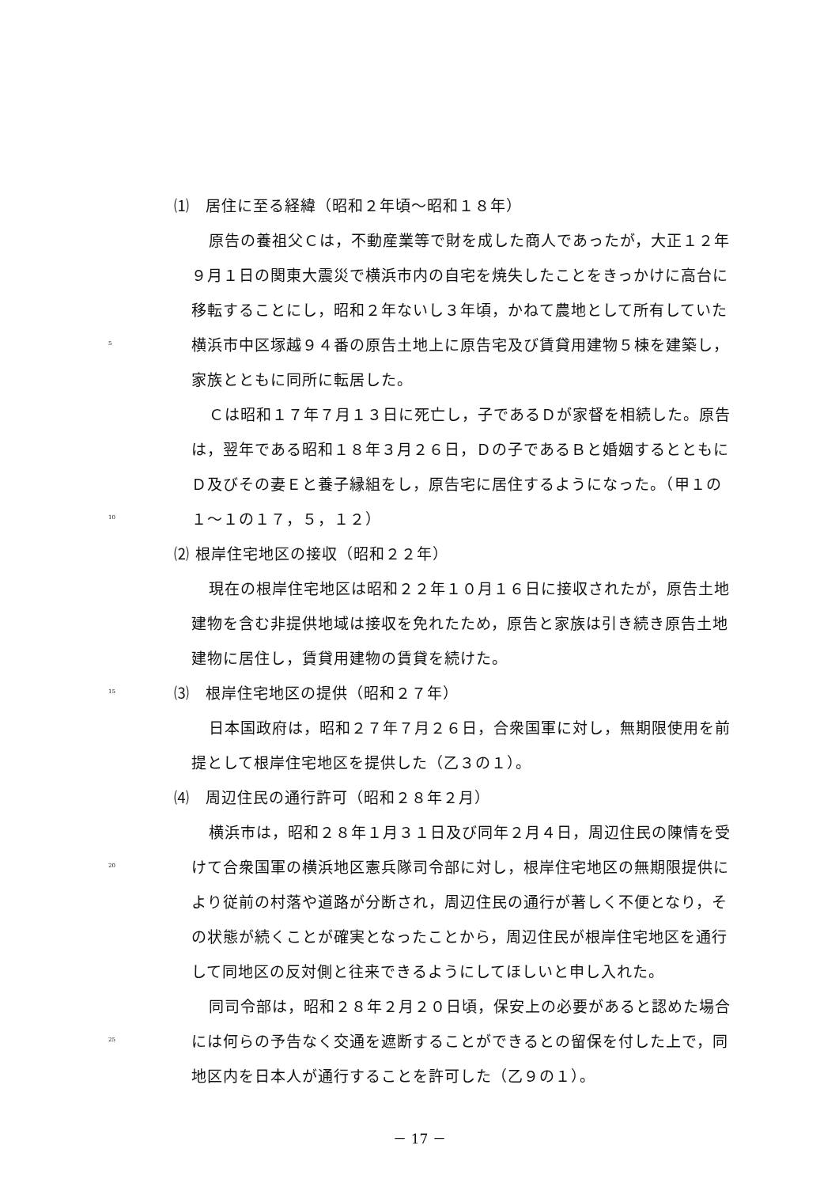⑴　居住に至る経緯（昭和２年頃～昭和１８年）
原告の養祖父Ｃは，不動産業等で財を成した商人であったが，大正１２年
９月１日の関東大震災で横浜市内の自宅を焼失したことをきっかけに高台に
移転することにし，昭和２年ないし３年頃，かねて農地として所有していた
5
横浜市中区塚越９４番の原告土地上に原告宅及び賃貸用建物５棟を建築し，
家族とともに同所に転居した。
Ｃは昭和１７年７月１３日に死亡し，子であるＤが家督を相続した。原告
は，翌年である昭和１８年３月２６日，Ｄの子であるＢと婚姻するとともに
Ｄ及びその妻Ｅと養子縁組をし，原告宅に居住するようになった。（甲１の
10
１～１の１７，５，１２）
⑵ 根岸住宅地区の接収（昭和２２年）
現在の根岸住宅地区は昭和２２年１０月１６日に接収されたが，原告土地
建物を含む非提供地域は接収を免れたため，原告と家族は引き続き原告土地
建物に居住し，賃貸用建物の賃貸を続けた。
15
⑶　根岸住宅地区の提供（昭和２７年）
日本国政府は，昭和２７年７月２６日，合衆国軍に対し，無期限使用を前
提として根岸住宅地区を提供した（乙３の１）。
⑷　周辺住民の通行許可（昭和２８年２月）
横浜市は，昭和２８年１月３１日及び同年２月４日，周辺住民の陳情を受
20
けて合衆国軍の横浜地区憲兵隊司令部に対し，根岸住宅地区の無期限提供に
より従前の村落や道路が分断され，周辺住民の通行が著しく不便となり，そ
の状態が続くことが確実となったことから，周辺住民が根岸住宅地区を通行
して同地区の反対側と往来できるようにしてほしいと申し入れた。
同司令部は，昭和２８年２月２０日頃，保安上の必要があると認めた場合
25
には何らの予告なく交通を遮断することができるとの留保を付した上で，同
地区内を日本人が通行することを許可した（乙９の１）。
－ 17 －